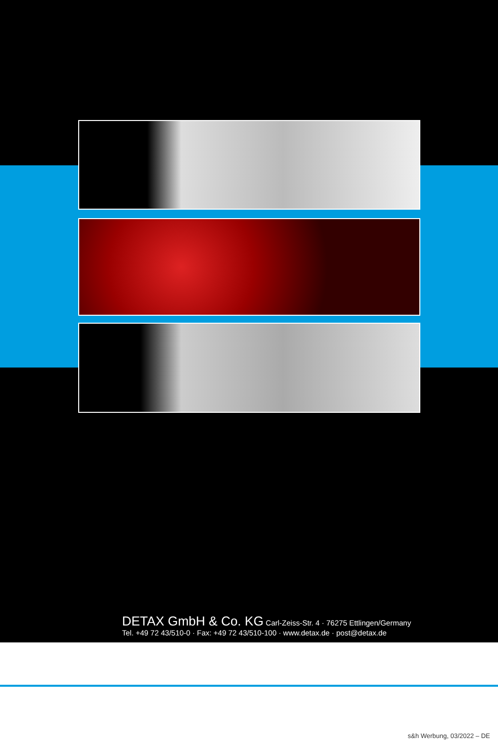DETAX GmbH & Co. KG Carl-Zeiss-Str. 4 · 76275 Ettlingen/Germany
Tel. +49 72 43/510-0 · Fax: +49 72 43/510-100 · www.detax.de · post@detax.de
s&h Werbung, 03/2022 – DE